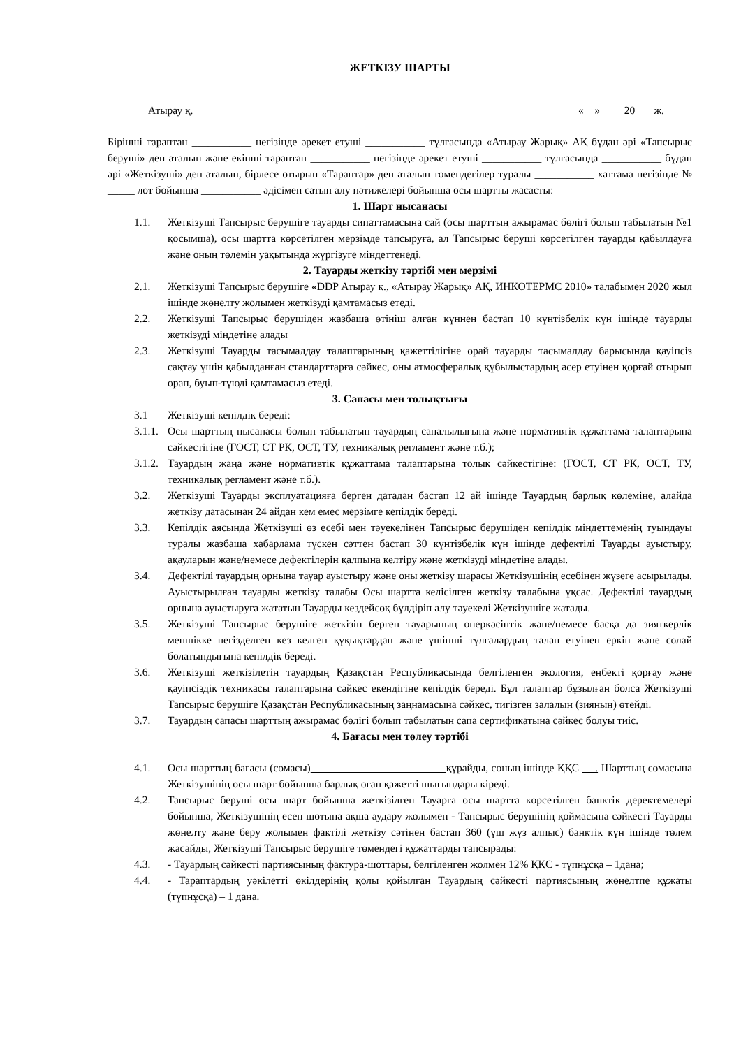ЖЕТКІЗУ ШАРТЫ
Атырау қ. « » 20 ж.
Бірінші тараптан ___________ негізінде әрекет етуші ___________ тұлғасында «Атырау Жарық» АҚ бұдан әрі «Тапсырыс беруші» деп аталып және екінші тараптан ___________ негізінде әрекет етуші ___________ тұлғасында ___________ бұдан әрі «Жеткізуші» деп аталып, бірлесе отырып «Тараптар» деп аталып төмендегілер туралы ___________ хаттама негізінде № _____ лот бойынша ___________ әдісімен сатып алу нәтижелері бойынша осы шартты жасасты:
1. Шарт нысанасы
1.1. Жеткізуші Тапсырыс берушіге тауарды сипаттамасына сай (осы шарттың ажырамас бөлігі болып табылатын №1 қосымша), осы шартта көрсетілген мерзімде тапсыруға, ал Тапсырыс беруші көрсетілген тауарды қабылдауға және оның төлемін уақытында жүргізуге міндеттенеді.
2. Тауарды жеткізу тәртібі мен мерзімі
2.1. Жеткізуші Тапсырыс берушіге «DDP Атырау қ., «Атырау Жарық» АҚ, ИНКОТЕРМС 2010» талабымен 2020 жыл ішінде жөнелту жолымен жеткізуді қамтамасыз етеді.
2.2. Жеткізуші Тапсырыс берушіден жазбаша өтініш алған күннен бастап 10 күнтізбелік күн ішінде тауарды жеткізуді міндетіне алады
2.3. Жеткізуші Тауарды тасымалдау талаптарының қажеттілігіне орай тауарды тасымалдау барысында қауіпсіз сақтау үшін қабылданған стандарттарға сәйкес, оны атмосфералық құбылыстардың әсер етуінен қорғай отырып орап, буып-түюді қамтамасыз етеді.
3. Сапасы мен толықтығы
3.1 Жеткізуші кепілдік береді:
3.1.1. Осы шарттың нысанасы болып табылатын тауардың сапалылығына және нормативтік құжаттама талаптарына сәйкестігіне (ГОСТ, СТ РК, ОСТ, ТУ, техникалық регламент және т.б.);
3.1.2. Тауардың жаңа және нормативтік құжаттама талаптарына толық сәйкестігіне: (ГОСТ, СТ РК, ОСТ, ТУ, техникалық регламент және т.б.).
3.2. Жеткізуші Тауарды эксплуатацияға берген датадан бастап 12 ай ішінде Тауардың барлық көлеміне, алайда жеткізу датасынан 24 айдан кем емес мерзімге кепілдік береді.
3.3. Кепілдік аясында Жеткізуші өз есебі мен тәуекелінен Тапсырыс берушіден кепілдік міндеттеменің туындауы туралы жазбаша хабарлама түскен сәттен бастап 30 күнтізбелік күн ішінде дефектілі Тауарды ауыстыру, ақауларын және/немесе дефектілерін қалпына келтіру және жеткізуді міндетіне алады.
3.4. Дефектілі тауардың орнына тауар ауыстыру және оны жеткізу шарасы Жеткізушінің есебінен жүзеге асырылады. Ауыстырылған тауарды жеткізу талабы Осы шартта келісілген жеткізу талабына ұқсас. Дефектілі тауардың орнына ауыстыруға жататын Тауарды кездейсоқ бүлдіріп алу тәуекелі Жеткізушіге жатады.
3.5. Жеткізуші Тапсырыс берушіге жеткізіп берген тауарының өнеркәсіптік және/немесе басқа да зияткерлік меншікке негізделген кез келген құқықтардан және үшінші тұлғалардың талап етуінен еркін және солай болатындығына кепілдік береді.
3.6. Жеткізуші жеткізілетін тауардың Қазақстан Республикасында белгіленген экология, еңбекті қорғау және қауіпсіздік техникасы талаптарына сәйкес екендігіне кепілдік береді. Бұл талаптар бұзылған болса Жеткізуші Тапсырыс берушіге Қазақстан Республикасының заңнамасына сәйкес, тигізген залалын (зиянын) өтейді.
3.7. Тауардың сапасы шарттың ажырамас бөлігі болып табылатын сапа сертификатына сәйкес болуы тиіс.
4. Бағасы мен төлеу тәртібі
4.1. Осы шарттың бағасы (сомасы) құрайды, соның ішінде ҚҚС . Шарттың сомасына Жеткізушінің осы шарт бойынша барлық оған қажетті шығындары кіреді.
4.2. Тапсырыс беруші осы шарт бойынша жеткізілген Тауарға осы шартта көрсетілген банктік деректемелері бойынша, Жеткізушінің есеп шотына ақша аудару жолымен - Тапсырыс берушінің қоймасына сәйкесті Тауарды жөнелту және беру жолымен фактілі жеткізу сәтінен бастап 360 (үш жүз алпыс) банктік күн ішінде төлем жасайды, Жеткізуші Тапсырыс берушіге төмендегі құжаттарды тапсырады:
4.3. - Тауардың сәйкесті партиясының фактура-шоттары, белгіленген жолмен 12% ҚҚС - түпнұсқа – 1дана;
4.4. - Тараптардың уәкілетті өкілдерінің қолы қойылған Тауардың сәйкесті партиясының жөнелтпе құжаты (түпнұсқа) – 1 дана.